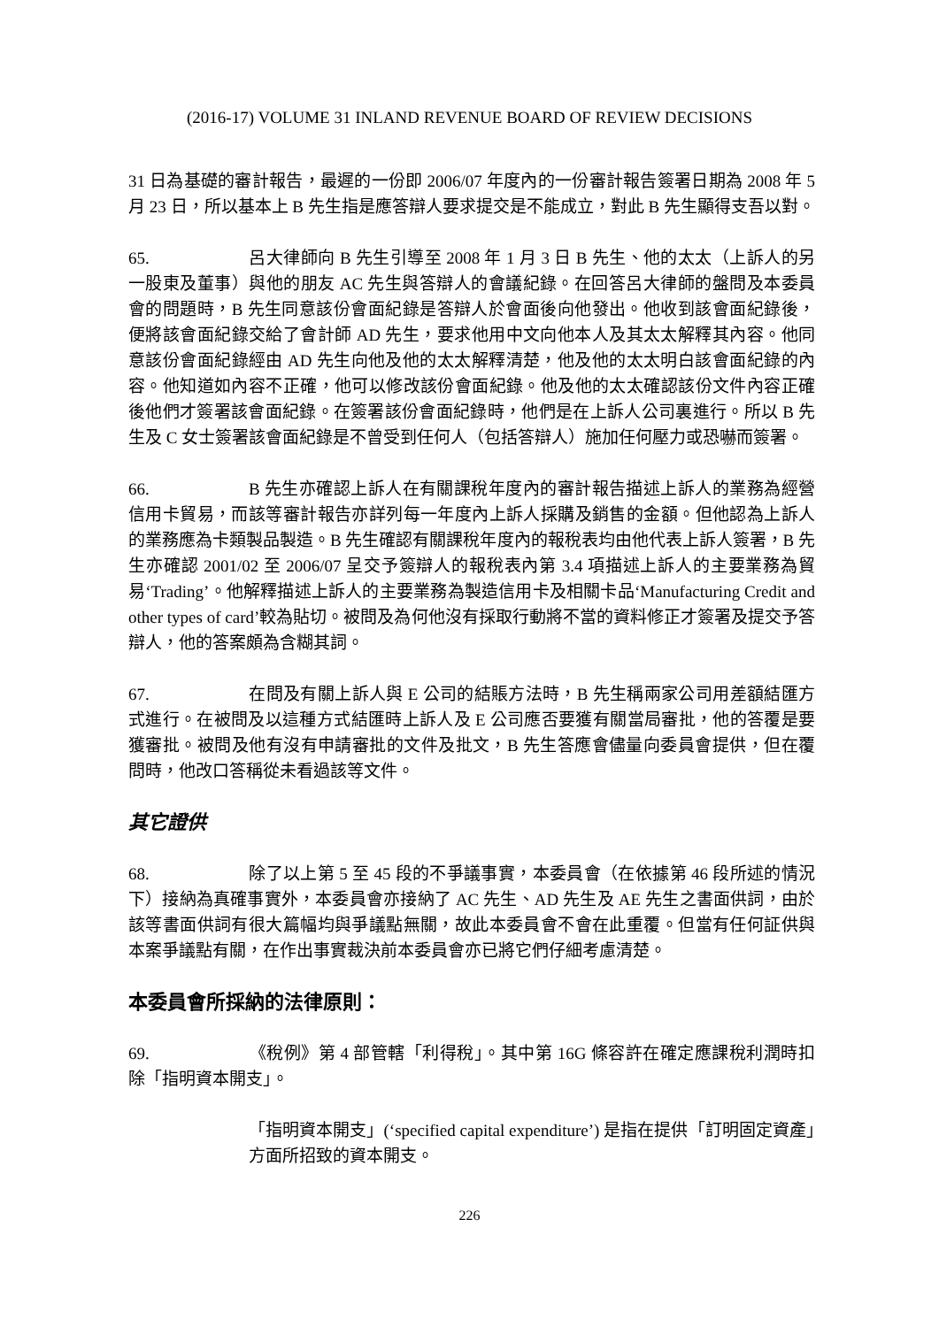(2016-17) VOLUME 31 INLAND REVENUE BOARD OF REVIEW DECISIONS
31 日為基礎的審計報告，最遲的一份即 2006/07 年度內的一份審計報告簽署日期為 2008 年 5 月 23 日，所以基本上 B 先生指是應答辯人要求提交是不能成立，對此 B 先生顯得支吾以對。
65. 呂大律師向 B 先生引導至 2008 年 1 月 3 日 B 先生、他的太太（上訴人的另一股東及董事）與他的朋友 AC 先生與答辯人的會議紀錄。在回答呂大律師的盤問及本委員會的問題時，B 先生同意該份會面紀錄是答辯人於會面後向他發出。他收到該會面紀錄後，便將該會面紀錄交給了會計師 AD 先生，要求他用中文向他本人及其太太解釋其內容。他同意該份會面紀錄經由 AD 先生向他及他的太太解釋清楚，他及他的太太明白該會面紀錄的內容。他知道如內容不正確，他可以修改該份會面紀錄。他及他的太太確認該份文件內容正確後他們才簽署該會面紀錄。在簽署該份會面紀錄時，他們是在上訴人公司裏進行。所以 B 先生及 C 女士簽署該會面紀錄是不曾受到任何人（包括答辯人）施加任何壓力或恐嚇而簽署。
66. B 先生亦確認上訴人在有關課稅年度內的審計報告描述上訴人的業務為經營信用卡貿易，而該等審計報告亦詳列每一年度內上訴人採購及銷售的金額。但他認為上訴人的業務應為卡類製品製造。B 先生確認有關課稅年度內的報稅表均由他代表上訴人簽署，B 先生亦確認 2001/02 至 2006/07 呈交予簽辯人的報稅表內第 3.4 項描述上訴人的主要業務為貿易‘Trading’。他解釋描述上訴人的主要業務為製造信用卡及相關卡品‘Manufacturing Credit and other types of card’較為貼切。被問及為何他沒有採取行動將不當的資料修正才簽署及提交予答辯人，他的答案頗為含糊其詞。
67. 在問及有關上訴人與 E 公司的結賬方法時，B 先生稱兩家公司用差額結匯方式進行。在被問及以這種方式結匯時上訴人及 E 公司應否要獲有關當局審批，他的答覆是要獲審批。被問及他有沒有申請審批的文件及批文，B 先生答應會儘量向委員會提供，但在覆問時，他改口答稱從未看過該等文件。
其它證供
68. 除了以上第 5 至 45 段的不爭議事實，本委員會（在依據第 46 段所述的情況下）接納為真確事實外，本委員會亦接納了 AC 先生、AD 先生及 AE 先生之書面供詞，由於該等書面供詞有很大篇幅均與爭議點無關，故此本委員會不會在此重覆。但當有任何証供與本案爭議點有關，在作出事實裁決前本委員會亦已將它們仔細考慮清楚。
本委員會所採納的法律原則：
69. 《稅例》第 4 部管轄「利得稅」。其中第 16G 條容許在確定應課稅利潤時扣除「指明資本開支」。
「指明資本開支」(‘specified capital expenditure’) 是指在提供「訂明固定資產」方面所招致的資本開支。
226